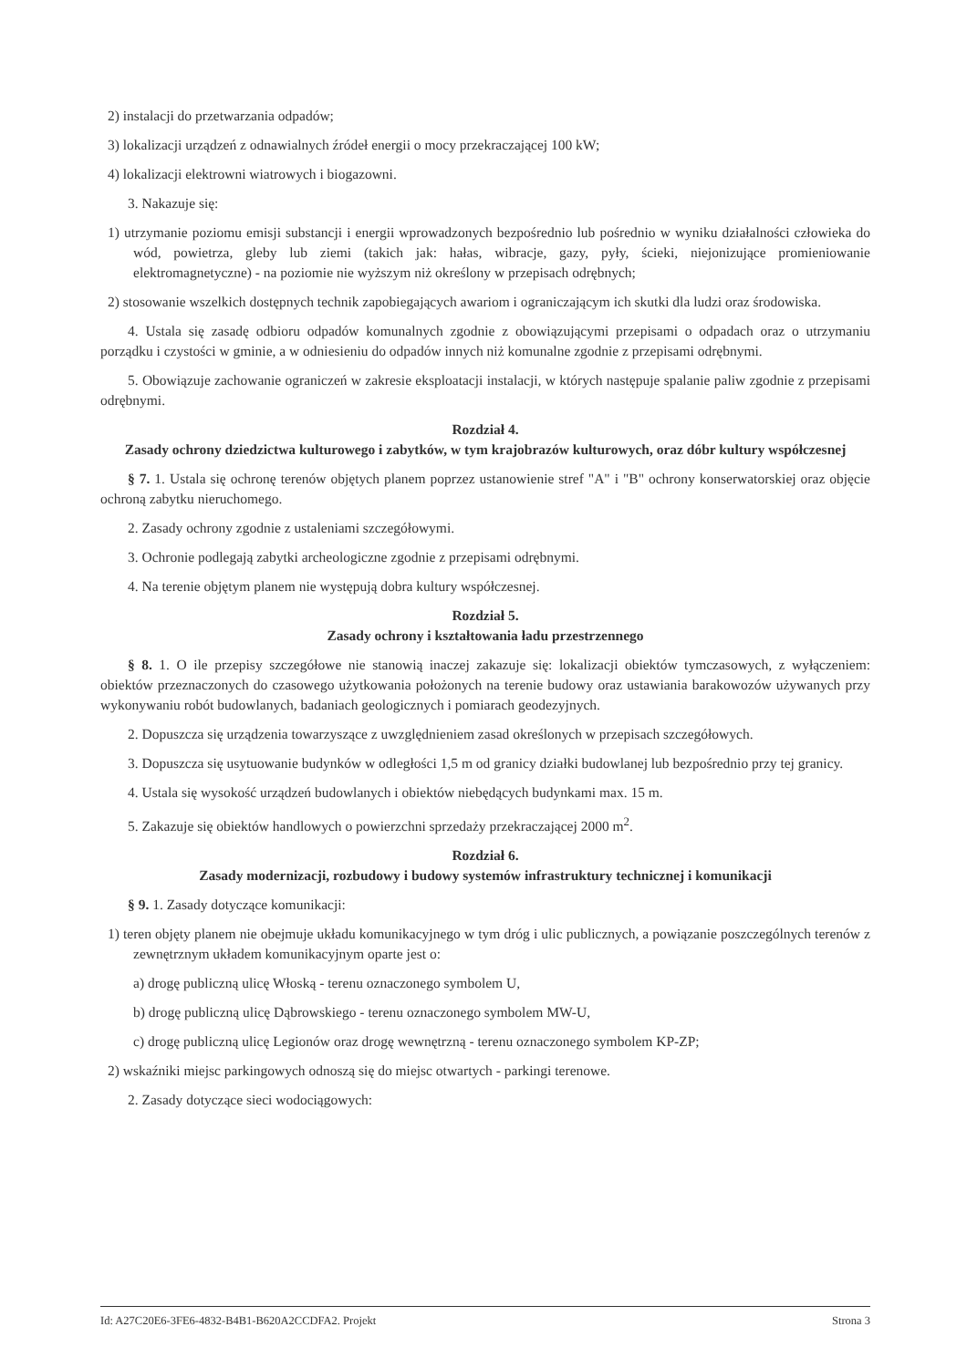2) instalacji do przetwarzania odpadów;
3) lokalizacji urządzeń z odnawialnych źródeł energii o mocy przekraczającej 100 kW;
4) lokalizacji elektrowni wiatrowych i biogazowni.
3. Nakazuje się:
1) utrzymanie poziomu emisji substancji i energii wprowadzonych bezpośrednio lub pośrednio w wyniku działalności człowieka do wód, powietrza, gleby lub ziemi (takich jak: hałas, wibracje, gazy, pyły, ścieki, niejonizujące promieniowanie elektromagnetyczne) - na poziomie nie wyższym niż określony w przepisach odrębnych;
2) stosowanie wszelkich dostępnych technik zapobiegających awariom i ograniczającym ich skutki dla ludzi oraz środowiska.
4. Ustala się zasadę odbioru odpadów komunalnych zgodnie z obowiązującymi przepisami o odpadach oraz o utrzymaniu porządku i czystości w gminie, a w odniesieniu do odpadów innych niż komunalne zgodnie z przepisami odrębnymi.
5. Obowiązuje zachowanie ograniczeń w zakresie eksploatacji instalacji, w których następuje spalanie paliw zgodnie z przepisami odrębnymi.
Rozdział 4.
Zasady ochrony dziedzictwa kulturowego i zabytków, w tym krajobrazów kulturowych, oraz dóbr kultury współczesnej
§ 7. 1. Ustala się ochronę terenów objętych planem poprzez ustanowienie stref "A" i "B" ochrony konserwatorskiej oraz objęcie ochroną zabytku nieruchomego.
2. Zasady ochrony zgodnie z ustaleniami szczegółowymi.
3. Ochronie podlegają zabytki archeologiczne zgodnie z przepisami odrębnymi.
4. Na terenie objętym planem nie występują dobra kultury współczesnej.
Rozdział 5.
Zasady ochrony i kształtowania ładu przestrzennego
§ 8. 1. O ile przepisy szczegółowe nie stanowią inaczej zakazuje się: lokalizacji obiektów tymczasowych, z wyłączeniem: obiektów przeznaczonych do czasowego użytkowania położonych na terenie budowy oraz ustawiania barakowozów używanych przy wykonywaniu robót budowlanych, badaniach geologicznych i pomiarach geodezyjnych.
2. Dopuszcza się urządzenia towarzyszące z uwzględnieniem zasad określonych w przepisach szczegółowych.
3. Dopuszcza się usytuowanie budynków w odległości 1,5 m od granicy działki budowlanej lub bezpośrednio przy tej granicy.
4. Ustala się wysokość urządzeń budowlanych i obiektów niebędących budynkami max. 15 m.
5. Zakazuje się obiektów handlowych o powierzchni sprzedaży przekraczającej 2000 m<sup>2</sup>.
Rozdział 6.
Zasady modernizacji, rozbudowy i budowy systemów infrastruktury technicznej i komunikacji
§ 9. 1. Zasady dotyczące komunikacji:
1) teren objęty planem nie obejmuje układu komunikacyjnego w tym dróg i ulic publicznych, a powiązanie poszczególnych terenów z zewnętrznym układem komunikacyjnym oparte jest o:
a) drogę publiczną ulicę Włoską - terenu oznaczonego symbolem U,
b) drogę publiczną ulicę Dąbrowskiego - terenu oznaczonego symbolem MW-U,
c) drogę publiczną ulicę Legionów oraz drogę wewnętrzną - terenu oznaczonego symbolem KP-ZP;
2) wskaźniki miejsc parkingowych odnoszą się do miejsc otwartych - parkingi terenowe.
2. Zasady dotyczące sieci wodociągowych:
Id: A27C20E6-3FE6-4832-B4B1-B620A2CCDFA2. Projekt Strona 3